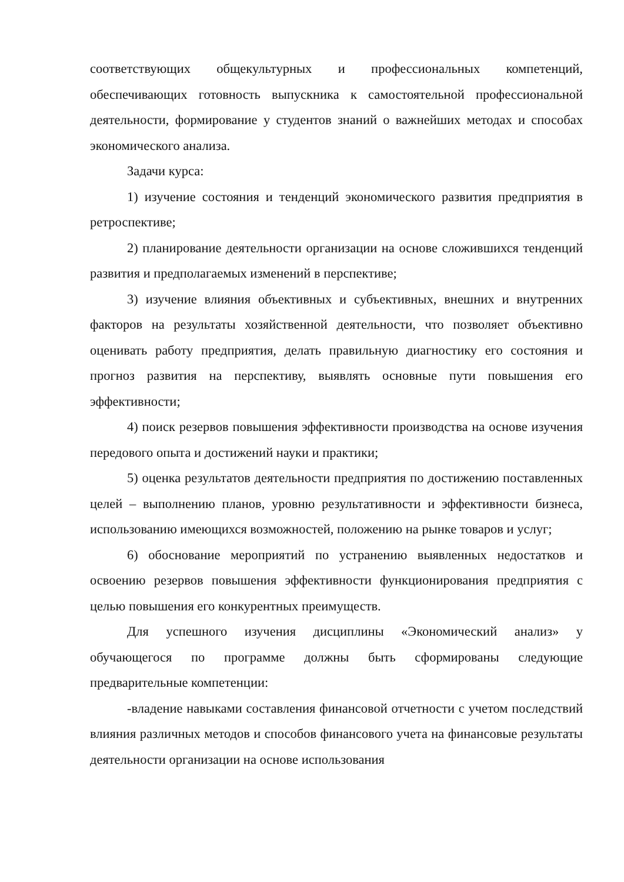соответствующих общекультурных и профессиональных компетенций, обеспечивающих готовность выпускника к самостоятельной профессиональной деятельности, формирование у студентов знаний о важнейших методах и способах экономического анализа.
Задачи курса:
1) изучение состояния и тенденций экономического развития предприятия в ретроспективе;
2) планирование деятельности организации на основе сложившихся тенденций развития и предполагаемых изменений в перспективе;
3) изучение влияния объективных и субъективных, внешних и внутренних факторов на результаты хозяйственной деятельности, что позволяет объективно оценивать работу предприятия, делать правильную диагностику его состояния и прогноз развития на перспективу, выявлять основные пути повышения его эффективности;
4) поиск резервов повышения эффективности производства на основе изучения передового опыта и достижений науки и практики;
5) оценка результатов деятельности предприятия по достижению поставленных целей – выполнению планов, уровню результативности и эффективности бизнеса, использованию имеющихся возможностей, положению на рынке товаров и услуг;
6) обоснование мероприятий по устранению выявленных недостатков и освоению резервов повышения эффективности функционирования предприятия с целью повышения его конкурентных преимуществ.
Для успешного изучения дисциплины «Экономический анализ» у обучающегося по программе должны быть сформированы следующие предварительные компетенции:
-владение навыками составления финансовой отчетности с учетом последствий влияния различных методов и способов финансового учета на финансовые результаты деятельности организации на основе использования